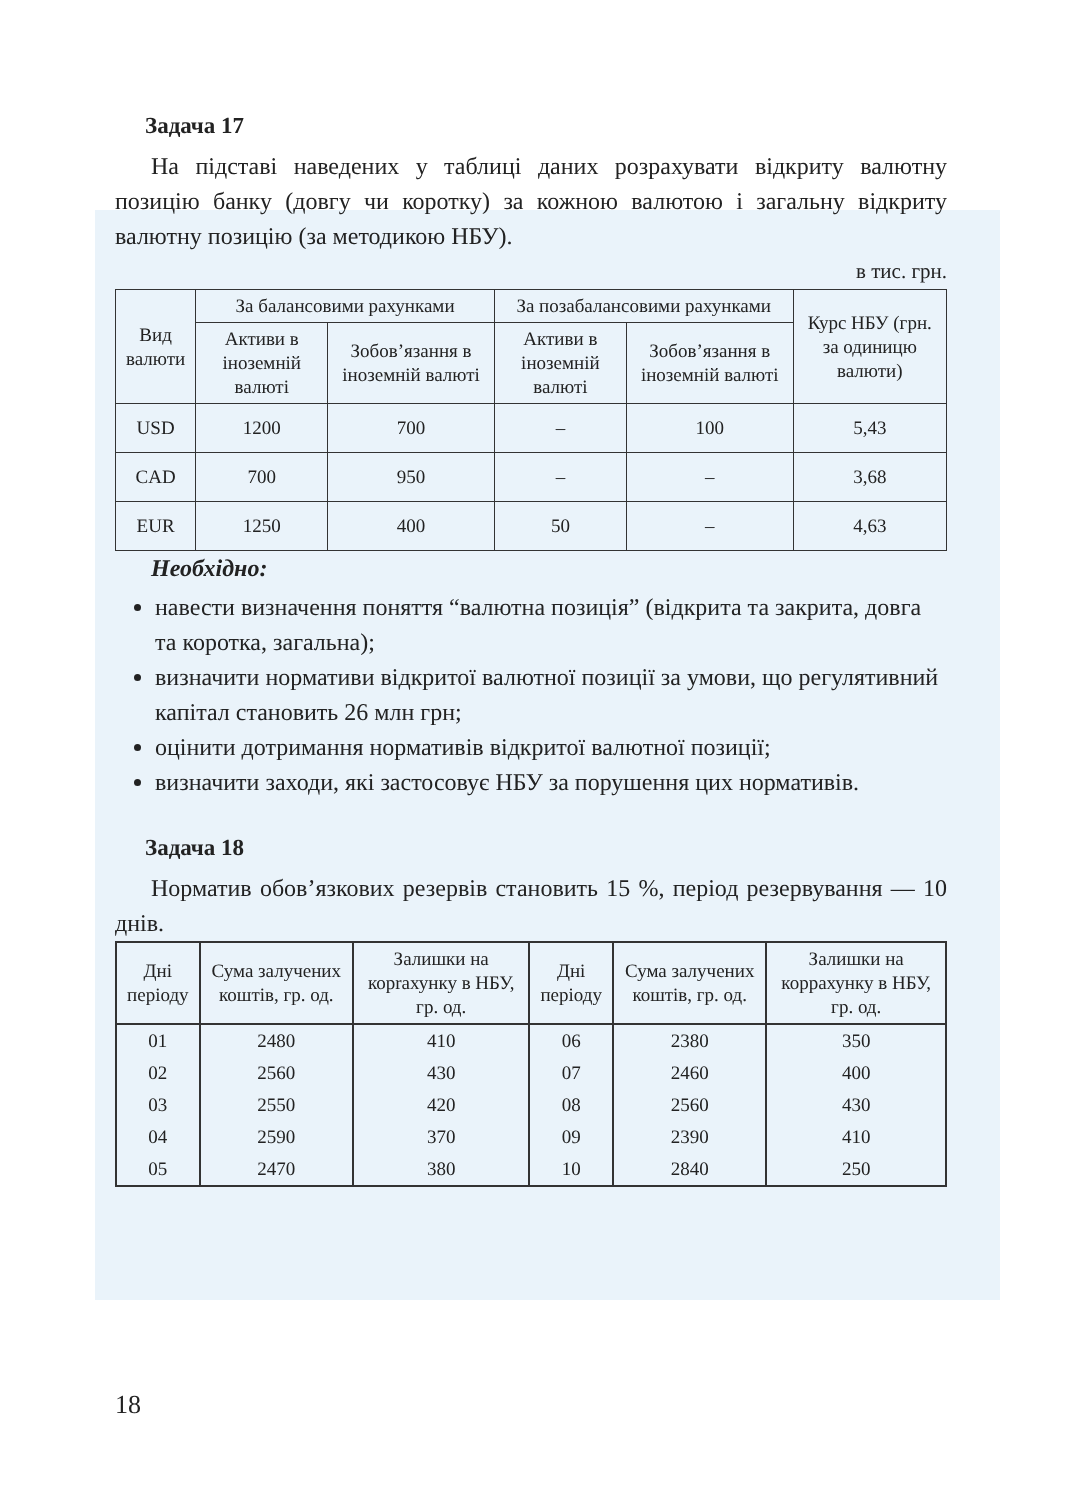Задача 17
На підставі наведених у таблиці даних розрахувати відкриту валютну позицію банку (довгу чи коротку) за кожною валютою і загальну відкриту валютну позицію (за методикою НБУ).
в тис. грн.
| Вид валюти | За балансовими рахунками | | За позабалансовими рахунками | | Курс НБУ (грн. за одиницю валюти) |
| --- | --- | --- | --- | --- | --- |
| | Активи в іноземній валюті | Зобов’язання в іноземній валюті | Активи в іноземній валюті | Зобов’язання в іноземній валюті | |
| USD | 1200 | 700 | – | 100 | 5,43 |
| CAD | 700 | 950 | – | – | 3,68 |
| EUR | 1250 | 400 | 50 | – | 4,63 |
Необхідно:
навести визначення поняття “валютна позиція” (відкрита та закрита, довга та коротка, загальна);
визначити нормативи відкритої валютної позиції за умови, що регулятивний капітал становить 26 млн грн;
оцінити дотримання нормативів відкритої валютної позиції;
визначити заходи, які застосовує НБУ за порушення цих нормативів.
Задача 18
Норматив обов’язкових резервів становить 15 %, період резервування — 10 днів.
| Дні періоду | Сума залучених коштів, гр. од. | Залишки на корrахунку в НБУ, гр. од. | Дні періоду | Сума залучених коштів, гр. од. | Залишки на коррахунку в НБУ, гр. од. |
| --- | --- | --- | --- | --- | --- |
| 01 | 2480 | 410 | 06 | 2380 | 350 |
| 02 | 2560 | 430 | 07 | 2460 | 400 |
| 03 | 2550 | 420 | 08 | 2560 | 430 |
| 04 | 2590 | 370 | 09 | 2390 | 410 |
| 05 | 2470 | 380 | 10 | 2840 | 250 |
18